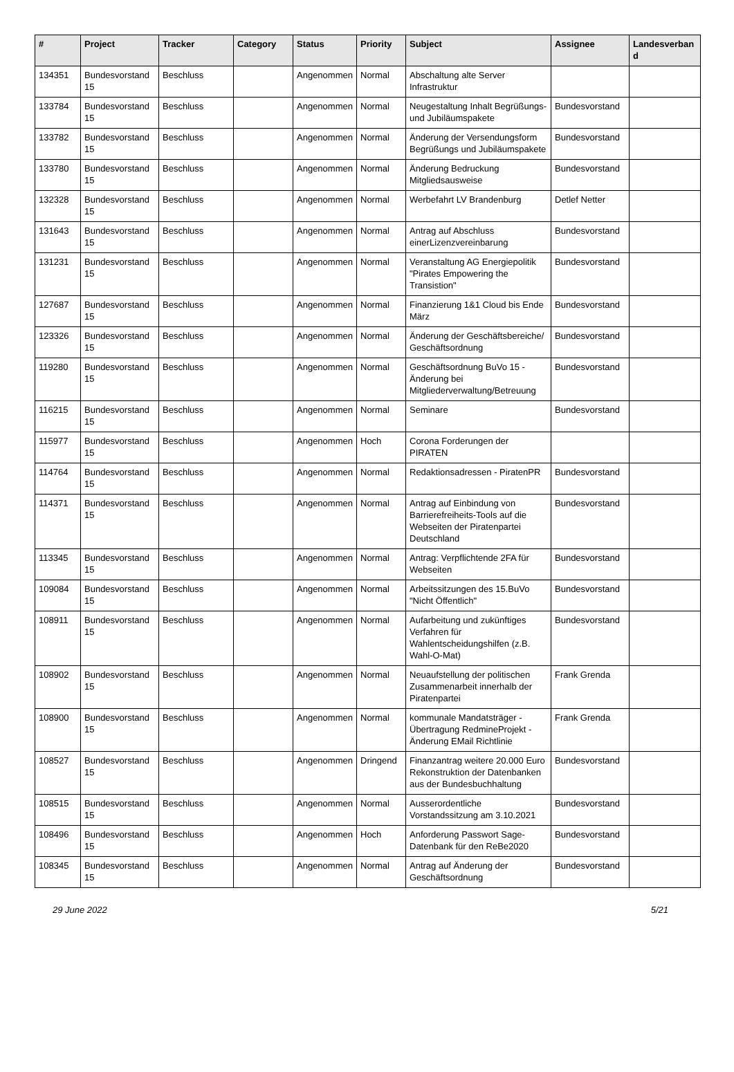| # | Project | Tracker | Category | Status | Priority | Subject | Assignee | Landesverband |
| --- | --- | --- | --- | --- | --- | --- | --- | --- |
| 134351 | Bundesvorstand 15 | Beschluss | | Angenommen | Normal | Abschaltung alte Server Infrastruktur | | |
| 133784 | Bundesvorstand 15 | Beschluss | | Angenommen | Normal | Neugestaltung Inhalt Begrüßungs- und Jubiläumspakete | Bundesvorstand | |
| 133782 | Bundesvorstand 15 | Beschluss | | Angenommen | Normal | Änderung der Versendungsform Begrüßungs und Jubiläumspakete | Bundesvorstand | |
| 133780 | Bundesvorstand 15 | Beschluss | | Angenommen | Normal | Änderung Bedruckung Mitgliedsausweise | Bundesvorstand | |
| 132328 | Bundesvorstand 15 | Beschluss | | Angenommen | Normal | Werbefahrt LV Brandenburg | Detlef Netter | |
| 131643 | Bundesvorstand 15 | Beschluss | | Angenommen | Normal | Antrag auf Abschluss einerLizenzvereinbarung | Bundesvorstand | |
| 131231 | Bundesvorstand 15 | Beschluss | | Angenommen | Normal | Veranstaltung AG Energiepolitik "Pirates Empowering the Transistion" | Bundesvorstand | |
| 127687 | Bundesvorstand 15 | Beschluss | | Angenommen | Normal | Finanzierung 1&1 Cloud bis Ende März | Bundesvorstand | |
| 123326 | Bundesvorstand 15 | Beschluss | | Angenommen | Normal | Änderung der Geschäftsbereiche/ Geschäftsordnung | Bundesvorstand | |
| 119280 | Bundesvorstand 15 | Beschluss | | Angenommen | Normal | Geschäftsordnung BuVo 15 - Änderung bei Mitgliederverwaltung/Betreuung | Bundesvorstand | |
| 116215 | Bundesvorstand 15 | Beschluss | | Angenommen | Normal | Seminare | Bundesvorstand | |
| 115977 | Bundesvorstand 15 | Beschluss | | Angenommen | Hoch | Corona Forderungen der PIRATEN | | |
| 114764 | Bundesvorstand 15 | Beschluss | | Angenommen | Normal | Redaktionsadressen - PiratenPR | Bundesvorstand | |
| 114371 | Bundesvorstand 15 | Beschluss | | Angenommen | Normal | Antrag auf Einbindung von Barrierefreiheits-Tools auf die Webseiten der Piratenpartei Deutschland | Bundesvorstand | |
| 113345 | Bundesvorstand 15 | Beschluss | | Angenommen | Normal | Antrag: Verpflichtende 2FA für Webseiten | Bundesvorstand | |
| 109084 | Bundesvorstand 15 | Beschluss | | Angenommen | Normal | Arbeitssitzungen des 15.BuVo "Nicht Öffentlich" | Bundesvorstand | |
| 108911 | Bundesvorstand 15 | Beschluss | | Angenommen | Normal | Aufarbeitung und zukünftiges Verfahren für Wahlentscheidungshilfen (z.B. Wahl-O-Mat) | Bundesvorstand | |
| 108902 | Bundesvorstand 15 | Beschluss | | Angenommen | Normal | Neuaufstellung der politischen Zusammenarbeit innerhalb der Piratenpartei | Frank Grenda | |
| 108900 | Bundesvorstand 15 | Beschluss | | Angenommen | Normal | kommunale Mandatsträger - Übertragung RedmineProjekt - Änderung EMail Richtlinie | Frank Grenda | |
| 108527 | Bundesvorstand 15 | Beschluss | | Angenommen | Dringend | Finanzantrag weitere 20.000 Euro Rekonstruktion der Datenbanken aus der Bundesbuchhaltung | Bundesvorstand | |
| 108515 | Bundesvorstand 15 | Beschluss | | Angenommen | Normal | Ausserordentliche Vorstandssitzung am 3.10.2021 | Bundesvorstand | |
| 108496 | Bundesvorstand 15 | Beschluss | | Angenommen | Hoch | Anforderung Passwort Sage-Datenbank für den ReBe2020 | Bundesvorstand | |
| 108345 | Bundesvorstand 15 | Beschluss | | Angenommen | Normal | Antrag auf Änderung der Geschäftsordnung | Bundesvorstand | |
29 June 2022 5/21